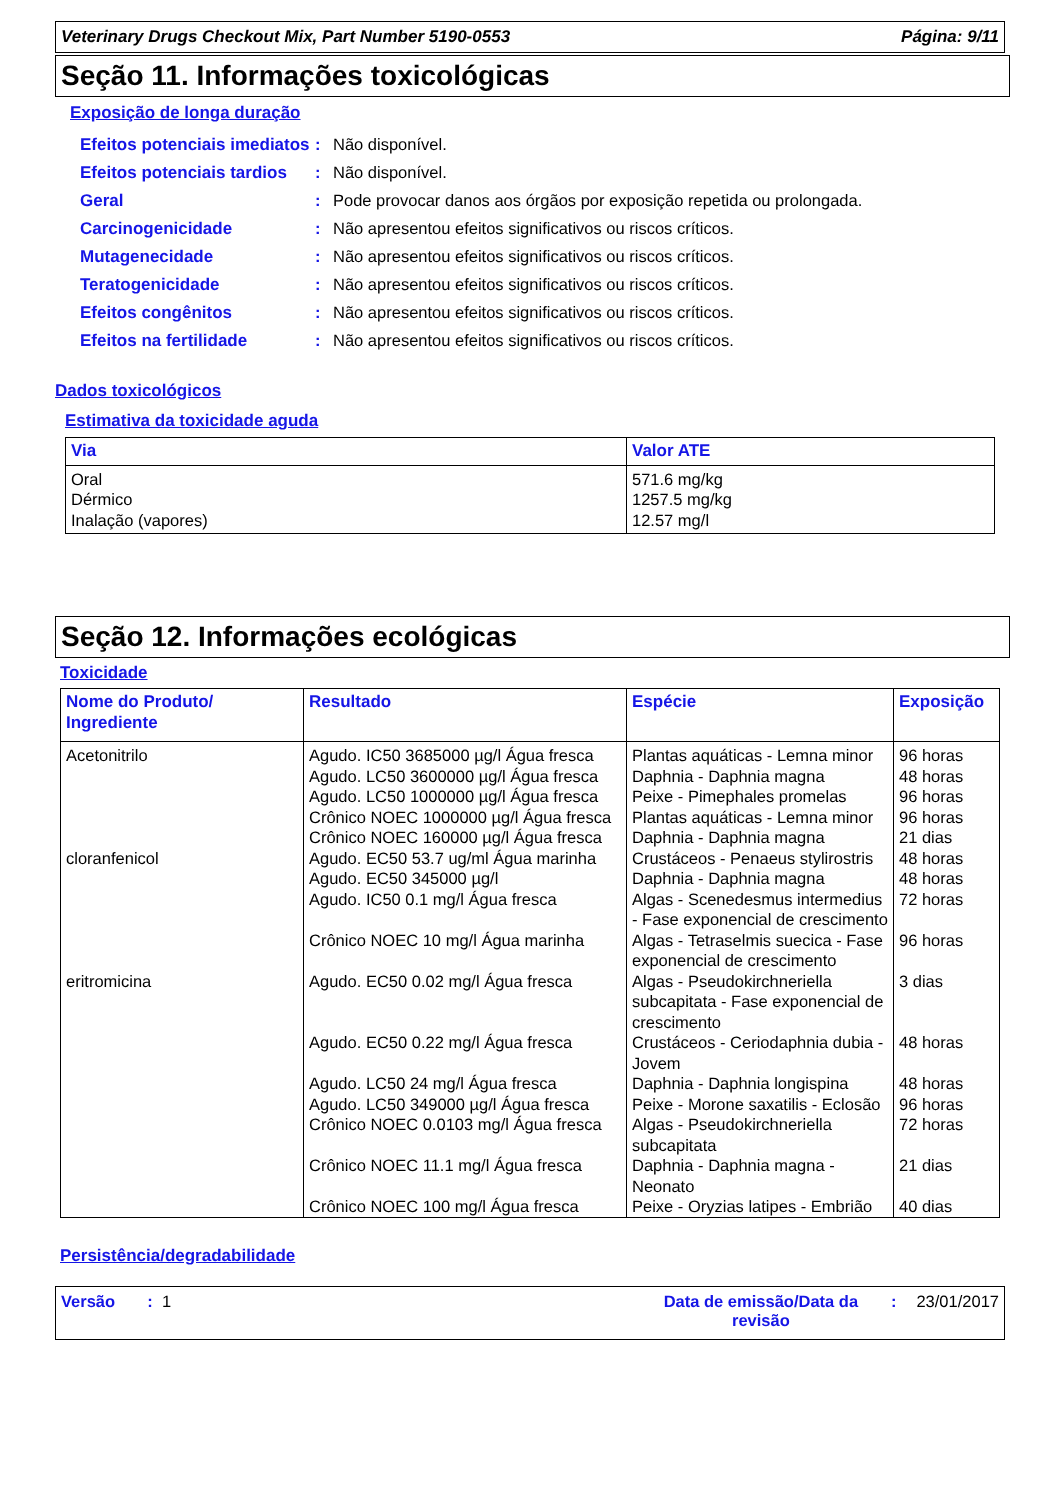Veterinary Drugs Checkout Mix, Part Number 5190-0553 Página: 9/11
Seção 11. Informações toxicológicas
Exposição de longa duração
Efeitos potenciais imediatos
: Não disponível.
Efeitos potenciais tardios
: Não disponível.
Geral : Pode provocar danos aos órgãos por exposição repetida ou prolongada.
Carcinogenicidade : Não apresentou efeitos significativos ou riscos críticos.
Mutagenecidade : Não apresentou efeitos significativos ou riscos críticos.
Teratogenicidade : Não apresentou efeitos significativos ou riscos críticos.
Efeitos congênitos : Não apresentou efeitos significativos ou riscos críticos.
Efeitos na fertilidade : Não apresentou efeitos significativos ou riscos críticos.
Dados toxicológicos
Estimativa da toxicidade aguda
| Via | Valor ATE |
| --- | --- |
| Oral Dérmico Inalação (vapores) | 571.6 mg/kg 1257.5 mg/kg 12.57 mg/l |
Seção 12. Informações ecológicas
Toxicidade
| Nome do Produto/ Ingrediente | Resultado | Espécie | Exposição |
| --- | --- | --- | --- |
| Acetonitrilo | Agudo. IC50 3685000 µg/l Água fresca | Plantas aquáticas - Lemna minor | 96 horas |
| | Agudo. LC50 3600000 µg/l Água fresca | Daphnia - Daphnia magna | 48 horas |
| | Agudo. LC50 1000000 µg/l Água fresca | Peixe - Pimephales promelas | 96 horas |
| | Crônico NOEC 1000000 µg/l Água fresca | Plantas aquáticas - Lemna minor | 96 horas |
| | Crônico NOEC 160000 µg/l Água fresca | Daphnia - Daphnia magna | 21 dias |
| cloranfenicol | Agudo. EC50 53.7 ug/ml Água marinha | Crustáceos - Penaeus stylirostris | 48 horas |
| | Agudo. EC50 345000 µg/l | Daphnia - Daphnia magna | 48 horas |
| | Agudo. IC50 0.1 mg/l Água fresca | Algas - Scenedesmus intermedius - Fase exponencial de crescimento | 72 horas |
| | Crônico NOEC 10 mg/l Água marinha | Algas - Tetraselmis suecica - Fase exponencial de crescimento | 96 horas |
| eritromicina | Agudo. EC50 0.02 mg/l Água fresca | Algas - Pseudokirchneriella subcapitata - Fase exponencial de crescimento | 3 dias |
| | Agudo. EC50 0.22 mg/l Água fresca | Crustáceos - Ceriodaphnia dubia - Jovem | 48 horas |
| | Agudo. LC50 24 mg/l Água fresca | Daphnia - Daphnia longispina | 48 horas |
| | Agudo. LC50 349000 µg/l Água fresca | Peixe - Morone saxatilis - Eclosão | 96 horas |
| | Crônico NOEC 0.0103 mg/l Água fresca | Algas - Pseudokirchneriella subcapitata | 72 horas |
| | Crônico NOEC 11.1 mg/l Água fresca | Daphnia - Daphnia magna - Neonato | 21 dias |
| | Crônico NOEC 100 mg/l Água fresca | Peixe - Oryzias latipes - Embrião | 40 dias |
Persistência/degradabilidade
Versão : 1 Data de emissão/Data da revisão: 23/01/2017